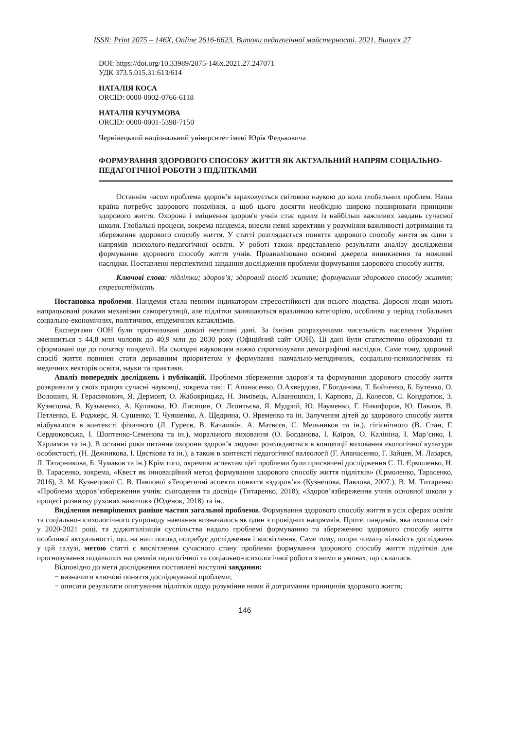ISSN: Print 2075 – 146X, Online 2616-6623. Витоки педагогічної майстерності. 2021. Випуск 27
DOI: https://doi.org/10.33989/2075-146x.2021.27.247071
УДК 373.5.015.31:613/614
НАТАЛІЯ КОСА
ORCID: 0000-0002-0766-6118
НАТАЛІЯ КУЧУМОВА
ORCID: 0000-0001-5398-7150
Чернівецький національний університет імені Юрія Федьковича
ФОРМУВАННЯ ЗДОРОВОГО СПОСОБУ ЖИТТЯ ЯК АКТУАЛЬНИЙ НАПРЯМ СОЦІАЛЬНО-ПЕДАГОГІЧНОЇ РОБОТИ З ПІДЛІТКАМИ
Останнім часом проблема здоров’я зараховується світовою наукою до кола глобальних проблем. Наша країна потребує здорового покоління, а щоб цього досягти необхідно широко поширювати принципи здорового життя. Охорона і зміцнення здоров'я учнів стає одним із найбільш важливих завдань сучасної школи. Глобальні процеси, зокрема пандемія, внесли певні корективи у розуміння важливості дотримання та збереження здорового способу життя. У статті розглядається поняття здорового способу життя як один з напрямів психолого-педагогічної освіти. У роботі також представлено результати аналізу дослідження формування здорового способу життя учнів. Проаналізовано основні джерела виникнення та можливі наслідки. Поставлено перспективні завдання дослідження проблеми формування здорового способу життя.
Ключові слова: підлітки; здоров’я; здоровий спосіб життя; формування здорового способу життя; стресостійкість
Постановка проблеми. Пандемія стала певним індикатором стресостійкості для всього людства. Дорослі люди мають напрацьовані роками механізми саморегуляції, але підлітки залишаються вразливою категорією, особливо у період глобальних соціально-економічних, політичних, епідемічних катаклізмів.
Експертами ООН були прогнозовані доволі невтішні дані. За їхніми розрахунками чисельність населення України зменшиться з 44,8 млн чоловік до 40,9 млн до 2030 року (Офіційний сайт ООН). Ці дані були статистично обраховані та сформовані ще до початку пандемії. На сьогодні науковцям важко спрогнозувати демографічні наслідки. Саме тому, здоровий спосіб життя повинен стати державним пріоритетом у формуванні навчально-методичних, соціально-психологічних та медичних векторів освіти, науки та практики.
Аналіз попередніх досліджень і публікацій. Проблеми збереження здоров’я та формування здорового способу життя розкривали у своїх працях сучасні науковці, зокрема такі: Г. Апанасенко, О.Ахвердова, Г.Богданова, Т. Бойченко, Б. Бутенко, О. Волошин, Я. Герасимович, Я. Дермонт, О. Жабокрицька, Н. Зимівець, А.Іванюшкін, І. Карпова, Д. Колесов, С. Кондратюк, З. Кузнєцова, В. Кузьменко, А. Куликова, Ю. Лисицин, О. Лєонтьєва, Я. Мудрий, Ю. Науменко, Г. Никифоров, Ю. Павлов, В. Петленко, Е. Роджерс, Я. Сущенко, Т. Чуяшенко, А. Щедрина, О. Яременко та ін. Залучення дітей до здорового способу життя відбувалося в контексті фізичного (Л. Гуреєв, В. Качашкін, А. Матвєєв, С. Мельников та ін.), гігієнічного (В. Стан, Г. Сердюковська, І. Шоптенко-Семенова та ін.), морального виховання (О. Богданова, І. Каїров, О. Калініна, І. Мар’єнко, І. Харламов та ін.). В останні роки питання охорони здоров’я людини розглядаються в концепції виховання екологічної культури особистості, (Н. Дежникова, І. Цвєткова та ін.), а також в контексті педагогічної валеології (Г. Апанасенко, Г. Зайцев, М. Лазарєв, Л. Татарникова, Б. Чумаков та ін.) Крім того, окремим аспектам цієї проблеми були присвячені дослідження С. П. Єрмоленко, Н. В. Тарасенко, зокрема, «Квест як інноваційний метод формування здорового способу життя підлітків» (Єрмоленко, Тарасенко, 2016), З. М. Кузнецової С. В. Павлової «Теоретичні аспекти поняття «здоров’я» (Кузнецова, Павлова, 2007.), В. М. Титаренко «Проблема здоров’язбереження учнів: сьогодення та досвід» (Титаренко, 2018), «Здоров’язбереження учнів основної школи у процесі розвитку рухових навичок» (Юденок, 2018) та ін..
Виділення невирішених раніше частин загальної проблеми. Формування здорового способу життя в усіх сферах освіти та соціально-психологічного супроводу навчання визначалось як один з провідних напрямків. Проте, пандемія, яка охопила світ у 2020-2021 році, та діджиталізація суспільства надало проблемі формуванню та збереженню здорового способу життя особливої актуальності, що, на наш погляд потребує дослідження і висвітлення. Саме тому, попри чималу кількість досліджень у цій галузі, метою статті є висвітлення сучасного стану проблеми формування здорового способу життя підлітків для прогнозування подальших напрямків педагогічної та соціально-психологічної роботи з ними в умовах, що склалися.
Відповідно до мети дослідження поставлені наступні завдання:
− визначити ключові поняття досліджуваної проблеми;
− описати результати опитування підлітків щодо розуміння ними й дотримання принципів здорового життя;
146